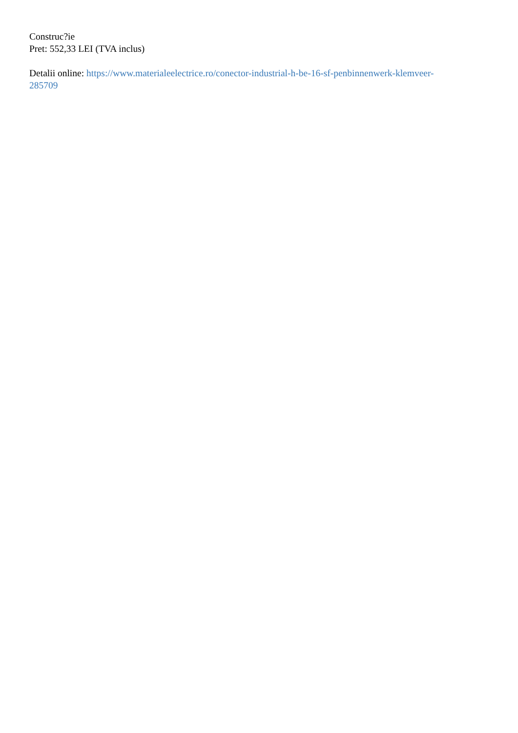Construc?ie
Pret: 552,33 LEI (TVA inclus)
Detalii online: https://www.materialeelectrice.ro/conector-industrial-h-be-16-sf-penbinnenwerk-klemveer-
285709